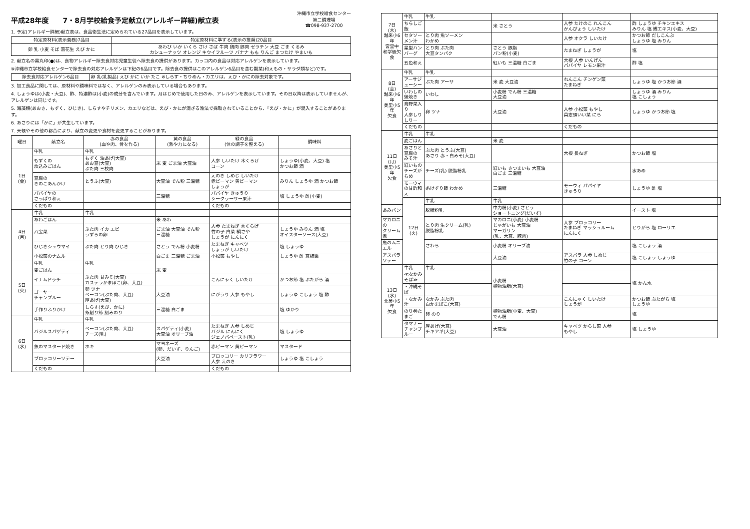沖縄市立学校給食センター
第二調理場
☎098-937-2700
平成28年度　　7・8月学校給食予定献立(アレルギー詳細)献立表
1. 予定(アレルギー詳細)献立表は、食品衛生法に定められている27品目を表示しています。
| 特定原材料(表示義務)7品目 | 特定原材料に準ずる(表示の推奨)20品目 |
| --- | --- |
| 卵 乳 小麦 そば 落花生 えび かに | あわび いか いくら さけ さば 牛肉 鶏肉 豚肉 ゼラチン 大豆 ごま くるみ カシューナッツ オレンジ キウイフルーツ バナナ もも りんご まつたけ やまいも |
2. 献立名の黒丸印(●)は、食物アレルギー除去食対応児童生徒へ除去食の提供があります。カッコ内の食品は対応アレルゲンを表示しています。
※沖縄市立学校給食センターで除去食の対応アレルゲンは下記の6品目です。除去食の提供はこのアレルゲン6品目を含む副菜(和えもの・サラダ類など)です。
| 除去食対応アレルゲン6品目 | 卵 乳(乳製品) えび かに いか たこ ※しらす・ちりめん・カエリは、えび・かにの除去対象です。 |
3. 加工食品に関しては、原材料や調味料ではなく、アレルゲンのみ表示している場合もあります。
4. しょうゆは(小麦・大豆)、酢、特濃酢は(小麦)の成分を含んでいます。月はじめで使用した日のみ、アレルゲンを表示しています。その日以降は表示していませんが、アレルゲンは同じです。
5. 海藻類(あおさ、もずく、ひじき)、しらすやチリメン、カエリなどは、えび・かにが混ざる漁法で採取されていることから、「えび・かに」が混入することがあります。
6. あさりには「かに」が共生しています。
7. 天候やその他の都合により、献立の変更や食材を変更することがあります。
| 曜日 | 献立名 | 赤の食品 (血や肉、骨を作る) | 黄の食品 (熱や力になる) | 緑の食品 (体の調子を整える) | 調味料 |
| --- | --- | --- | --- | --- | --- |
| 1日 (金) | 牛乳 | 牛乳 | | | |
| | もずくの 炊込みごはん | もずく 油あげ(大豆) あお豆(大豆) ぶた肉 三枚肉 | 米 麦 ごま油 大豆油 | 人参 しいたけ 木くらげ コーン | しょうゆ(小麦、大豆) 塩 かつお節 酒 |
| | 豆腐の きのこあんかけ | とうふ(大豆) | 大豆油 でん粉 三温糖 | えのき しめじ しいたけ 赤ピーマン 黄ピーマン しょうが | みりん しょうゆ 酒 かつお節 |
| | パパイヤの さっぱり和え | | 三温糖 | パパイヤ きゅうり シークヮーサー果汁 | 塩 しょうゆ 酢(小麦) |
| | くだもの | | | くだもの | |
| 4日 (月) | 牛乳 | 牛乳 | | | |
| | あわごはん | | 米 あわ | | |
| | 八宝菜 | ぶた肉 イカ エビ うずらの卵 | ごま油 大豆油 でん粉 三温糖 | 人参 たまねぎ 木くらげ 竹の子 白菜 絹さや しょうが にんにく | しょうゆ みりん 酒 塩 オイスターソース(大豆) |
| | ひじきシュウマイ | ぶた肉 とり肉 ひじき | さとう でん粉 小麦粉 | たまねぎ キャベツ しょうが しいたけ | 塩 しょうゆ |
| | 小松菜のナムル | | 白ごま 三温糖 ごま油 | 小松菜 もやし | しょうゆ 酢 豆板醤 |
| 5日 (火) | 牛乳 | 牛乳 | | | |
| | 麦ごはん | | 米 麦 | | |
| | イナムドゥチ | ぶた肉 甘みそ(大豆) カステラかまぼこ(卵、大豆) | | こんにゃく しいたけ | かつお節 塩 ぶたがら 酒 |
| | ゴーヤー チャンプルー | 卵 ツナ ベーコン(ぶた肉、大豆) 厚あげ(大豆) | 大豆油 | にがうり 人参 もやし | しょうゆ こしょう 塩 酢 |
| | 手作りふりかけ | しらす(えび、かに) 糸削り節 刻みのり | 三温糖 白ごま | | 塩 ゆかり |
| 6日 (水) | 牛乳 | 牛乳 | | | |
| | バジルスパゲティ | ベーコン(ぶた肉、大豆) チーズ(乳) | スパゲティ(小麦) 大豆油 オリーブ油 | たまねぎ 人参 しめじ バジル にんにく ジェノバペースト(乳) | 塩 しょうゆ |
| | 魚のマスタード焼き | ホキ | マヨネーズ (卵、だいず、りんご) | 赤ピーマン 黄ピーマン | マスタード |
| | ブロッコリーソテー | | 大豆油 | ブロッコリー カリフラワー 人参 えのき | しょうゆ 塩 こしょう |
| | くだもの | | | くだもの | |
| 7日 (木) 越来小6年 宮里中 和学級欠食 | 牛乳 | 牛乳 | | | | |
| | ちらしご飯 | | 米 さとう | 人参 たけのこ れんこん かんぴょう しいたけ | 酢 しょうゆ チキンエキス みりん 塩 鰹エキス(小麦、大豆) | |
| | セタソーメン汁 | とり肉 魚ソーメン わかめ | | 人参 オクラ しいたけ | かつお節 だしこんぶ しょうゆ 塩 みりん | |
| | 星型ハンバーグ | とり肉 ぶた肉 大豆タンパク | さとう 豚脂 パン粉(小麦) | たまねぎ しょうが | 塩 | |
| | 五色和え | | 紅いも 三温糖 白ごま | 大根 人参 いんげん パパイヤ レモン果汁 | 酢 塩 | |
| 8日 (金) 越来小6年 美里小5年 欠食 | 牛乳 | 牛乳 | | | | |
| | アーサジューシー | ぶた肉 アーサ | 米 麦 大豆油 | れんこん チンゲン菜 たまねぎ | しょうゆ 塩 かつお節 酒 | |
| | いわしの蒲焼き | いわし | 小麦粉 でん粉 三温糖 大豆油 | | しょうゆ 酒 みりん 塩 こしょう | |
| | 島野菜入り 人参しりしりー | 卵 ツナ | 大豆油 | 人参 小松菜 もやし 具志頭いい菜 にら | しょうゆ かつお節 塩 | |
| | くだもの | | | くだもの | | |
| 11日 (月) 美里小5年 欠食 | 牛乳 | 牛乳 | | | | |
| | 麦ごはん | | 米 麦 | | | |
| | あさりと豆腐の みそ汁 | ぶた肉 とうふ(大豆) あさり 赤・白みそ(大豆) | | 大根 長ねぎ | かつお節 塩 | |
| | 紅いもの チーズがらめ | チーズ(乳) 脱脂粉乳 | 紅いも さつまいも 大豆油 白ごま 三温糖 | | 水あめ | |
| | モーウィの甘酢和え | 糸けずり節 わかめ | 三温糖 | モーウィ パパイヤ きゅうり | しょうゆ 酢 塩 | |
| | 12日 (火) | 牛乳 | 牛乳 | | | |
| あみパン | | 脱脂粉乳 | 中力粉(小麦) さとう ショートニング(だいず) | | イースト 塩 | |
| マカロニの クリーム煮 | | とり肉 生クリーム(乳) 脱脂粉乳 | マカロニ(小麦) 小麦粉 じゃがいも 大豆油 マーガリン (乳、大豆、豚肉) | 人参 ブロッコリー たまねぎ マッシュルーム にんにく | とりがら 塩 ローリエ | |
| 魚のムニエル | | さわら | 小麦粉 オリーブ油 | | 塩 こしょう 酒 | |
| アスパラソテー | | | 大豆油 | アスパラ 人参 しめじ 竹の子 コーン | 塩 こしょう しょうゆ | |
| 13日 (水) 北美小5年 欠食 | 牛乳 | 牛乳 | | | | |
| | ≪なかみそば≫ | | 小麦粉 植物油脂(大豆) | | 塩 かん水 | |
| | ・沖縄そば | | | | | |
| | ・なかみ汁 | なかみ ぶた肉 白かまぼこ(大豆) | | こんにゃく しいたけ しょうが | かつお節 ぶたがら 塩 しょうゆ | |
| | のり巻たまご | 卵 のり | 植物油脂(小麦、大豆) でん粉 | | 塩 | |
| | タマナーチャンプルー | 厚あげ(大豆) チキアギ(大豆) | 大豆油 | キャベツ からし菜 人参 もやし | 塩 しょうゆ | |